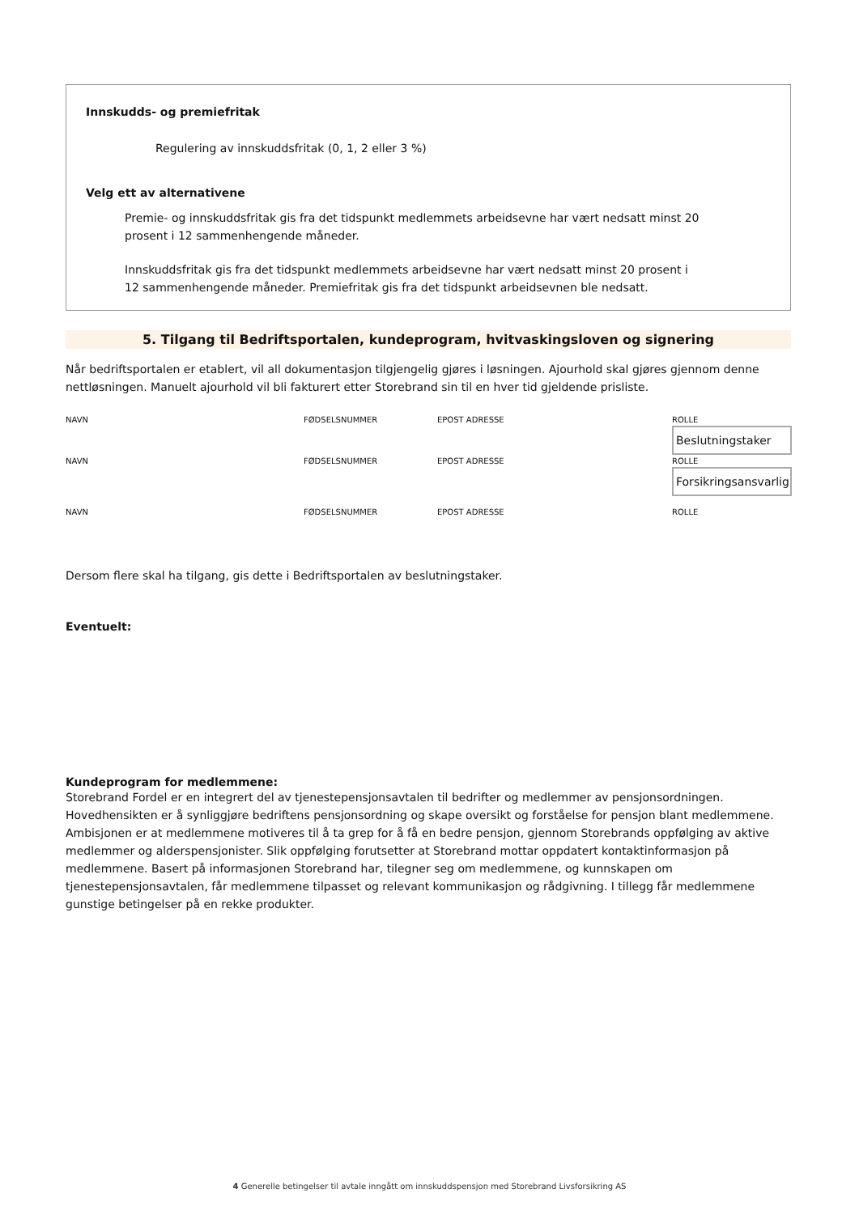Innskudds- og premiefritak
Regulering av innskuddsfritak (0, 1, 2 eller 3 %)
Velg ett av alternativene
Premie- og innskuddsfritak gis fra det tidspunkt medlemmets arbeidsevne har vært nedsatt minst 20 prosent i 12 sammenhengende måneder.
Innskuddsfritak gis fra det tidspunkt medlemmets arbeidsevne har vært nedsatt minst 20 prosent i 12 sammenhengende måneder. Premiefritak gis fra det tidspunkt arbeidsevnen ble nedsatt.
5. Tilgang til Bedriftsportalen, kundeprogram, hvitvaskingsloven og signering
Når bedriftsportalen er etablert, vil all dokumentasjon tilgjengelig gjøres i løsningen. Ajourhold skal gjøres gjennom denne nettløsningen. Manuelt ajourhold vil bli fakturert etter Storebrand sin til en hver tid gjeldende prisliste.
NAVN FØDSELSNUMMER EPOST ADRESSE ROLLE
Beslutningstaker
NAVN FØDSELSNUMMER EPOST ADRESSE ROLLE
Forsikringsansvarlig
NAVN FØDSELSNUMMER EPOST ADRESSE ROLLE
Dersom flere skal ha tilgang, gis dette i Bedriftsportalen av beslutningstaker.
Eventuelt:
Kundeprogram for medlemmene:
Storebrand Fordel er en integrert del av tjenestepensjonsavtalen til bedrifter og medlemmer av pensjonsordningen. Hovedhensikten er å synliggjøre bedriftens pensjonsordning og skape oversikt og forståelse for pensjon blant medlemmene. Ambisjonen er at medlemmene motiveres til å ta grep for å få en bedre pensjon, gjennom Storebrands oppfølging av aktive medlemmer og alderspensjonister. Slik oppfølging forutsetter at Storebrand mottar oppdatert kontaktinformasjon på medlemmene. Basert på informasjonen Storebrand har, tilegner seg om medlemmene, og kunnskapen om tjenestepensjonsavtalen, får medlemmene tilpasset og relevant kommunikasjon og rådgivning. I tillegg får medlemmene gunstige betingelser på en rekke produkter.
4 Generelle betingelser til avtale inngått om innskuddspensjon med Storebrand Livsforsikring AS